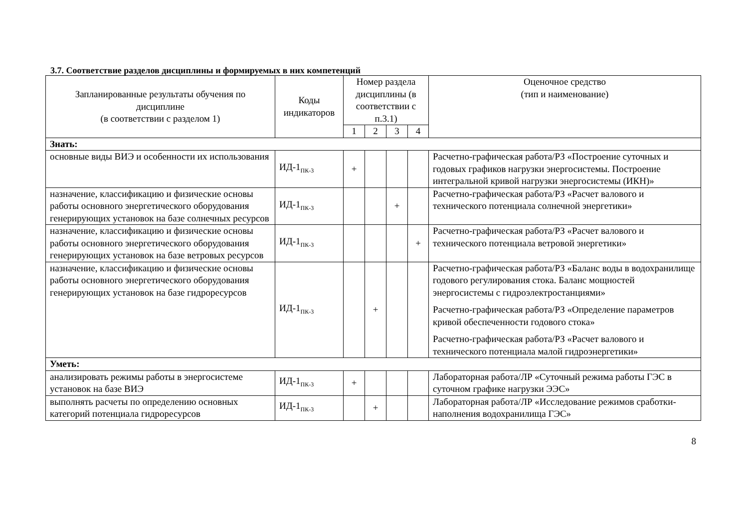3.7. Соответствие разделов дисциплины и формируемых в них компетенций
| Запланированные результаты обучения по дисциплине (в соответствии с разделом 1) | Коды индикаторов | Номер раздела дисциплины (в соответствии с п.3.1) | | | | Оценочное средство (тип и наименование) |
| --- | --- | --- | --- | --- | --- | --- |
| | | 1 | 2 | 3 | 4 | |
| Знать: | | | | | | |
| основные виды ВИЭ и особенности их использования | ИД-1<sub>ПК-3</sub> | + | | | | Расчетно-графическая работа/РЗ «Построение суточных и годовых графиков нагрузки энергосистемы. Построение интегральной кривой нагрузки энергосистемы (ИКН)» |
| назначение, классификацию и физические основы работы основного энергетического оборудования генерирующих установок на базе солнечных ресурсов | ИД-1<sub>ПК-3</sub> | | | + | | Расчетно-графическая работа/РЗ «Расчет валового и технического потенциала солнечной энергетики» |
| назначение, классификацию и физические основы работы основного энергетического оборудования генерирующих установок на базе ветровых ресурсов | ИД-1<sub>ПК-3</sub> | | | | + | Расчетно-графическая работа/РЗ «Расчет валового и технического потенциала ветровой энергетики» |
| назначение, классификацию и физические основы работы основного энергетического оборудования генерирующих установок на базе гидроресурсов | ИД-1<sub>ПК-3</sub> | | + | | | Расчетно-графическая работа/РЗ «Баланс воды в водохранилище годового регулирования стока. Баланс мощностей энергосистемы с гидроэлектростанциями» Расчетно-графическая работа/РЗ «Определение параметров кривой обеспеченности годового стока» Расчетно-графическая работа/РЗ «Расчет валового и технического потенциала малой гидроэнергетики» |
| Уметь: | | | | | | |
| анализировать режимы работы в энергосистеме установок на базе ВИЭ | ИД-1<sub>ПК-3</sub> | + | | | | Лабораторная работа/ЛР «Суточный режима работы ГЭС в суточном графике нагрузки ЭЭС» |
| выполнять расчеты по определению основных категорий потенциала гидроресурсов | ИД-1<sub>ПК-3</sub> | | + | | | Лабораторная работа/ЛР «Исследование режимов сработки-наполнения водохранилища ГЭС» |
8